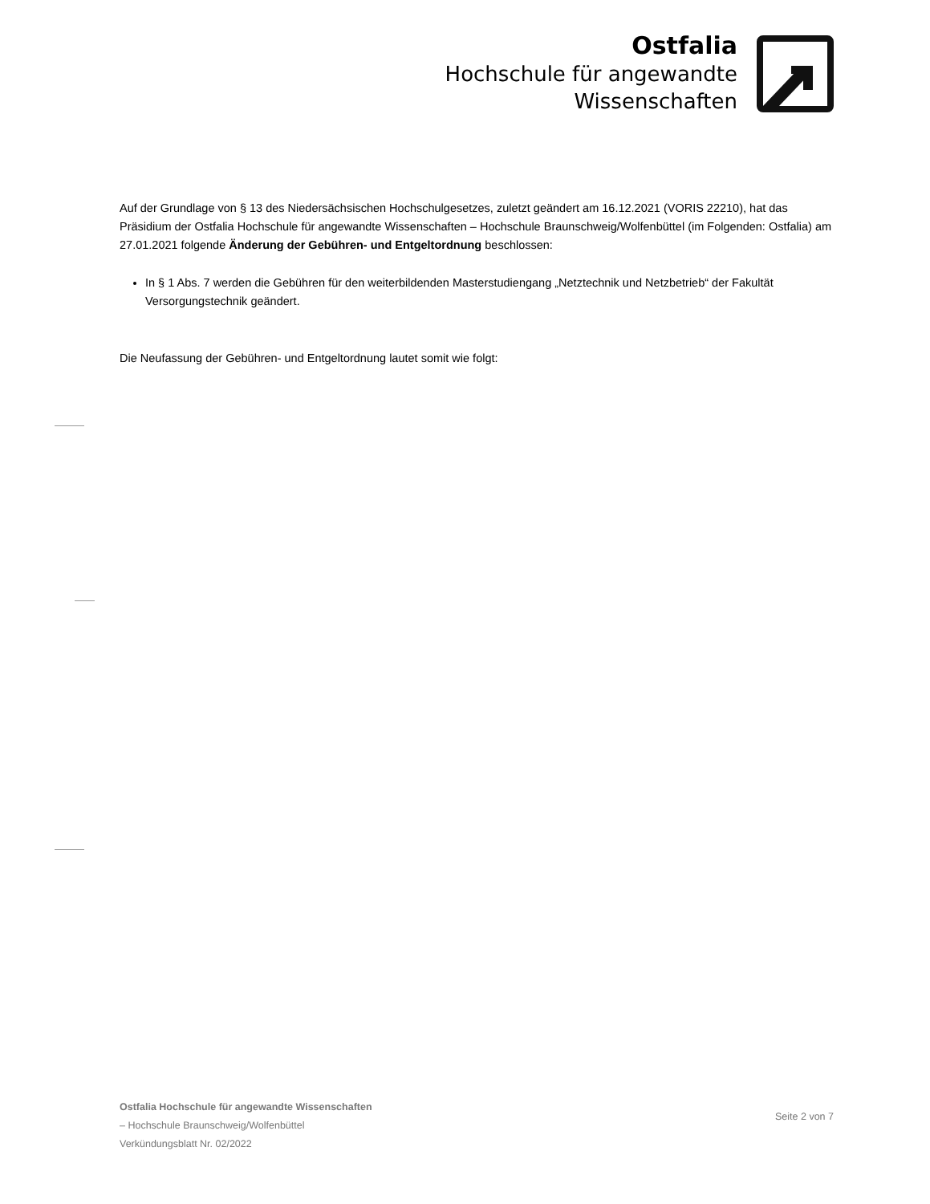Ostfalia
Hochschule für angewandte
Wissenschaften
Auf der Grundlage von § 13 des Niedersächsischen Hochschulgesetzes, zuletzt geändert am 16.12.2021 (VORIS 22210), hat das Präsidium der Ostfalia Hochschule für angewandte Wissenschaften – Hochschule Braunschweig/Wolfenbüttel (im Folgenden: Ostfalia) am 27.01.2021 folgende Änderung der Gebühren- und Entgeltordnung beschlossen:
In § 1 Abs. 7 werden die Gebühren für den weiterbildenden Masterstudiengang „Netztechnik und Netzbetrieb“ der Fakultät Versorgungstechnik geändert.
Die Neufassung der Gebühren- und Entgeltordnung lautet somit wie folgt:
Ostfalia Hochschule für angewandte Wissenschaften
– Hochschule Braunschweig/Wolfenbüttel
Verkündungsblatt Nr. 02/2022
Seite 2 von 7